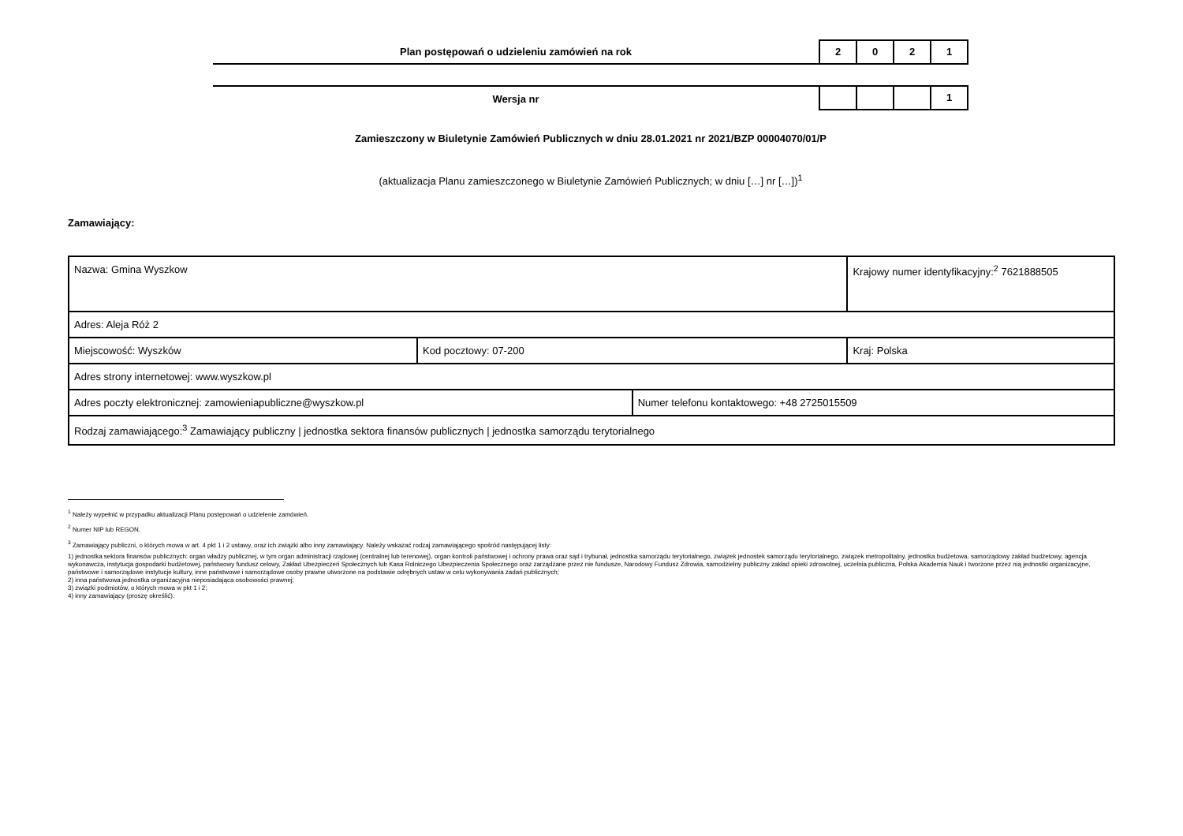Plan postępowań o udzieleniu zamówień na rok
2 0 2 1
Wersja nr
1
Zamieszczony w Biuletynie Zamówień Publicznych w dniu 28.01.2021 nr 2021/BZP 00004070/01/P
(aktualizacja Planu zamieszczonego w Biuletynie Zamówień Publicznych; w dniu […] nr […])<sup>1</sup>
Zamawiający:
| Nazwa: Gmina Wyszkow | | | Krajowy numer identyfikacyjny:<sup>2</sup> 7621888505 |
| Adres: Aleja Róż 2 | | | |
| Miejscowość: Wyszków | Kod pocztowy: 07-200 | | Kraj: Polska |
| Adres strony internetowej: www.wyszkow.pl | | | |
| Adres poczty elektronicznej: zamowieniapubliczne@wyszkow.pl | | Numer telefonu kontaktowego: +48 2725015509 | |
| Rodzaj zamawiającego:<sup>3</sup> Zamawiający publiczny / jednostka sektora finansów publicznych / jednostka samorządu terytorialnego | | | |
<sup>1</sup> Należy wypełnić w przypadku aktualizacji Planu postępowań o udzielenie zamówień.
<sup>2</sup> Numer NIP lub REGON.
<sup>3</sup> Zamawiający publiczni, o których mowa w art. 4 pkt 1 i 2 ustawy, oraz ich związki albo inny zamawiający. Należy wskazać rodzaj zamawiającego spośród następującej listy:
1) jednostka sektora finansów publicznych: organ władzy publicznej, w tym organ administracji rządowej (centralnej lub terenowej), organ kontroli państwowej i ochrony prawa oraz sąd i trybunał, jednostka samorządu terytorialnego, związek jednostek samorządu terytorialnego, związek metropolitalny, jednostka budżetowa, samorządowy zakład budżetowy, agencja wykonawcza, instytucja gospodarki budżetowej, państwowy fundusz celowy, Zakład Ubezpieczeń Społecznych lub Kasa Rolniczego Ubezpieczenia Społecznego oraz zarządzane przez nie fundusze, Narodowy Fundusz Zdrowia, samodzielny publiczny zakład opieki zdrowotnej, uczelnia publiczna, Polska Akademia Nauk i tworzone przez nią jednostki organizacyjne, państwowe i samorządowe instytucje kultury, inne państwowe i samorządowe osoby prawne utworzone na podstawie odrębnych ustaw w celu wykonywania zadań publicznych;
2) inna państwowa jednostka organizacyjna nieposiadająca osobowości prawnej;
3) związki podmiotów, o których mowa w pkt 1 i 2;
4) inny zamawiający (proszę określić).